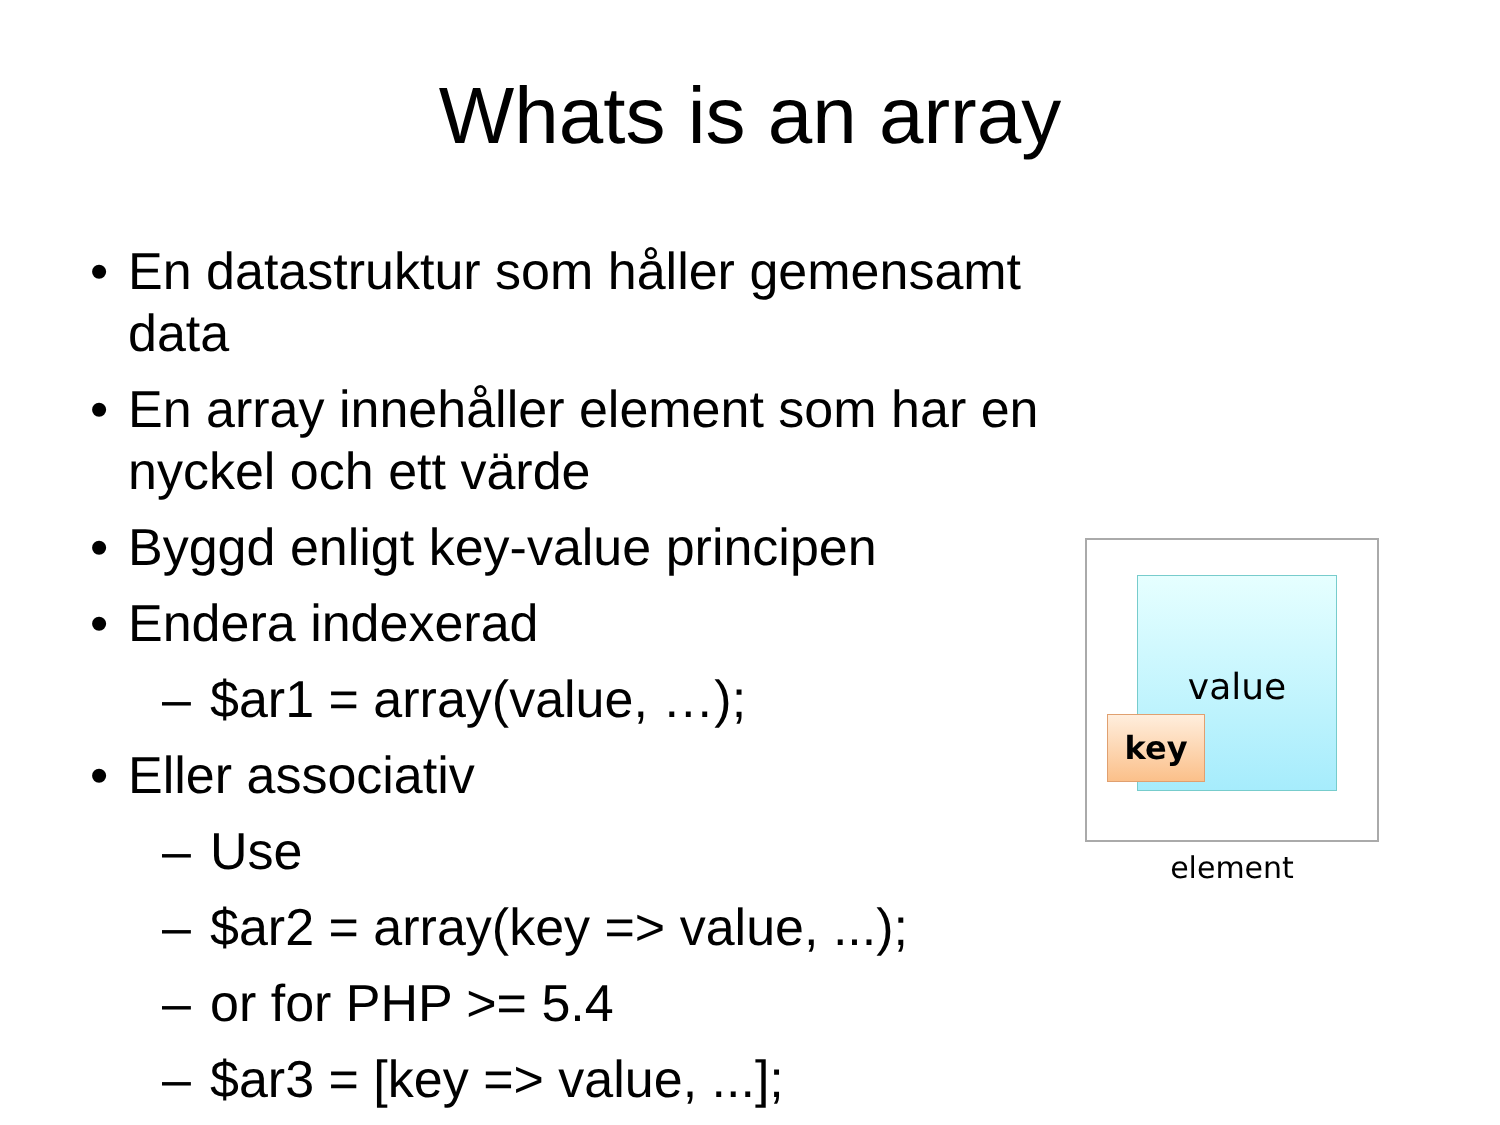Whats is an array
• En datastruktur som håller gemensamt data
• En array innehåller element som har en nyckel och ett värde
• Byggd enligt key-value principen
• Endera indexerad
– $ar1 = array(value, …);
• Eller associativ
– Use
– $ar2 = array(key => value, ...);
– or for PHP >= 5.4
– $ar3 = [key => value, ...];
value
key
element